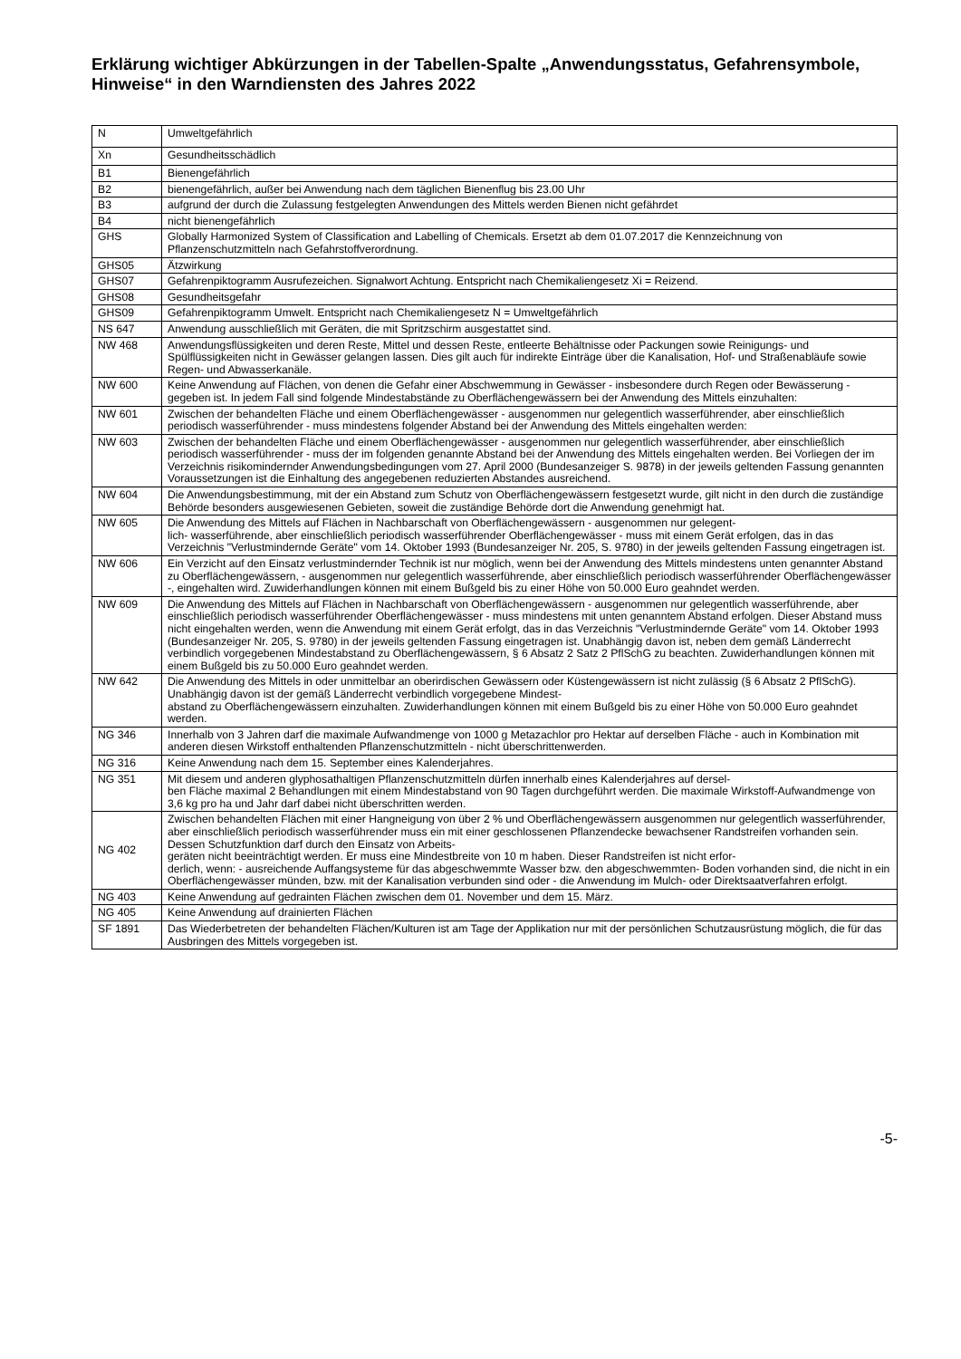Erklärung wichtiger Abkürzungen in der Tabellen-Spalte „Anwendungsstatus, Gefahrensymbole, Hinweise“ in den Warndiensten des Jahres 2022
| N | Umweltgefährlich |
| Xn | Gesundheitsschädlich |
| B1 | Bienengefährlich |
| B2 | bienengefährlich, außer bei Anwendung nach dem täglichen Bienenflug bis 23.00 Uhr |
| B3 | aufgrund der durch die Zulassung festgelegten Anwendungen des Mittels werden Bienen nicht gefährdet |
| B4 | nicht bienengefährlich |
| GHS | Globally Harmonized System of Classification and Labelling of Chemicals. Ersetzt ab dem 01.07.2017 die Kennzeichnung von Pflanzenschutzmitteln nach Gefahrstoffverordnung. |
| GHS05 | Ätzwirkung |
| GHS07 | Gefahrenpiktogramm Ausrufezeichen. Signalwort Achtung. Entspricht nach Chemikaliengesetz Xi = Reizend. |
| GHS08 | Gesundheitsgefahr |
| GHS09 | Gefahrenpiktogramm Umwelt. Entspricht nach Chemikaliengesetz N = Umweltgefährlich |
| NS 647 | Anwendung ausschließlich mit Geräten, die mit Spritzschirm ausgestattet sind. |
| NW 468 | Anwendungsflüssigkeiten und deren Reste, Mittel und dessen Reste, entleerte Behältnisse oder Packungen sowie Reinigungs- und Spülflüssigkeiten nicht in Gewässer gelangen lassen. Dies gilt auch für indirekte Einträge über die Kanalisation, Hof- und Straßenabläufe sowie Regen- und Abwasserkanäle. |
| NW 600 | Keine Anwendung auf Flächen, von denen die Gefahr einer Abschwemmung in Gewässer - insbesondere durch Regen oder Bewässerung - gegeben ist. In jedem Fall sind folgende Mindestabstände zu Oberflächengewässern bei der Anwendung des Mittels einzuhalten: |
| NW 601 | Zwischen der behandelten Fläche und einem Oberflächengewässer - ausgenommen nur gelegentlich wasserführender, aber einschließlich periodisch wasserführender - muss mindestens folgender Abstand bei der Anwendung des Mittels eingehalten werden: |
| NW 603 | Zwischen der behandelten Fläche und einem Oberflächengewässer - ausgenommen nur gelegentlich wasserführender, aber einschließlich periodisch wasserführender - muss der im folgenden genannte Abstand bei der Anwendung des Mittels eingehalten werden. Bei Vorliegen der im Verzeichnis risikomindernder Anwendungsbedingungen vom 27. April 2000 (Bundesanzeiger S. 9878) in der jeweils geltenden Fassung genannten Voraussetzungen ist die Einhaltung des angegebenen reduzierten Abstandes ausreichend. |
| NW 604 | Die Anwendungsbestimmung, mit der ein Abstand zum Schutz von Oberflächengewässern festgesetzt wurde, gilt nicht in den durch die zuständige Behörde besonders ausgewiesenen Gebieten, soweit die zuständige Behörde dort die Anwendung genehmigt hat. |
| NW 605 | Die Anwendung des Mittels auf Flächen in Nachbarschaft von Oberflächengewässern - ausgenommen nur gelegent- lich- wasserführende, aber einschließlich periodisch wasserführender Oberflächengewässer - muss mit einem Gerät erfolgen, das in das Verzeichnis "Verlustmindernde Geräte" vom 14. Oktober 1993 (Bundesanzeiger Nr. 205, S. 9780) in der jeweils geltenden Fassung eingetragen ist. |
| NW 606 | Ein Verzicht auf den Einsatz verlustmindernder Technik ist nur möglich, wenn bei der Anwendung des Mittels mindestens unten genannter Abstand zu Oberflächengewässern, - ausgenommen nur gelegentlich wasserführende, aber einschließlich periodisch wasserführender Oberflächengewässer -, eingehalten wird. Zuwiderhandlungen können mit einem Bußgeld bis zu einer Höhe von 50.000 Euro geahndet werden. |
| NW 609 | Die Anwendung des Mittels auf Flächen in Nachbarschaft von Oberflächengewässern - ausgenommen nur gelegentlich wasserführende, aber einschließlich periodisch wasserführender Oberflächengewässer - muss mindestens mit unten genanntem Abstand erfolgen. Dieser Abstand muss nicht eingehalten werden, wenn die Anwendung mit einem Gerät erfolgt, das in das Verzeichnis "Verlustmindernde Geräte" vom 14. Oktober 1993 (Bundesanzeiger Nr. 205, S. 9780) in der jeweils geltenden Fassung eingetragen ist. Unabhängig davon ist, neben dem gemäß Länderrecht verbindlich vorgegebenen Mindestabstand zu Oberflächengewässern, § 6 Absatz 2 Satz 2 PflSchG zu beachten. Zuwiderhandlungen können mit einem Bußgeld bis zu 50.000 Euro geahndet werden. |
| NW 642 | Die Anwendung des Mittels in oder unmittelbar an oberirdischen Gewässern oder Küstengewässern ist nicht zulässig (§ 6 Absatz 2 PflSchG). Unabhängig davon ist der gemäß Länderrecht verbindlich vorgegebene Mindest- abstand zu Oberflächengewässern einzuhalten. Zuwiderhandlungen können mit einem Bußgeld bis zu einer Höhe von 50.000 Euro geahndet werden. |
| NG 346 | Innerhalb von 3 Jahren darf die maximale Aufwandmenge von 1000 g Metazachlor pro Hektar auf derselben Fläche - auch in Kombination mit anderen diesen Wirkstoff enthaltenden Pflanzenschutzmitteln - nicht überschrittenwerden. |
| NG 316 | Keine Anwendung nach dem 15. September eines Kalenderjahres. |
| NG 351 | Mit diesem und anderen glyphosathaltigen Pflanzenschutzmitteln dürfen innerhalb eines Kalenderjahres auf dersel- ben Fläche maximal 2 Behandlungen mit einem Mindestabstand von 90 Tagen durchgeführt werden. Die maximale Wirkstoff-Aufwandmenge von 3,6 kg pro ha und Jahr darf dabei nicht überschritten werden. |
| NG 402 | Zwischen behandelten Flächen mit einer Hangneigung von über 2 % und Oberflächengewässern ausgenommen nur gelegentlich wasserführender, aber einschließlich periodisch wasserführender muss ein mit einer geschlossenen Pflanzendecke bewachsener Randstreifen vorhanden sein. Dessen Schutzfunktion darf durch den Einsatz von Arbeits- geräten nicht beeinträchtigt werden. Er muss eine Mindestbreite von 10 m haben. Dieser Randstreifen ist nicht erfor- derlich, wenn: - ausreichende Auffangsysteme für das abgeschwemmte Wasser bzw. den abgeschwemmten- Boden vorhanden sind, die nicht in ein Oberflächengewässer münden, bzw. mit der Kanalisation verbunden sind oder - die Anwendung im Mulch- oder Direktsaatverfahren erfolgt. |
| NG 403 | Keine Anwendung auf gedrainten Flächen zwischen dem 01. November und dem 15. März. |
| NG 405 | Keine Anwendung auf drainierten Flächen |
| SF 1891 | Das Wiederbetreten der behandelten Flächen/Kulturen ist am Tage der Applikation nur mit der persönlichen Schutzausrüstung möglich, die für das Ausbringen des Mittels vorgegeben ist. |
-5-